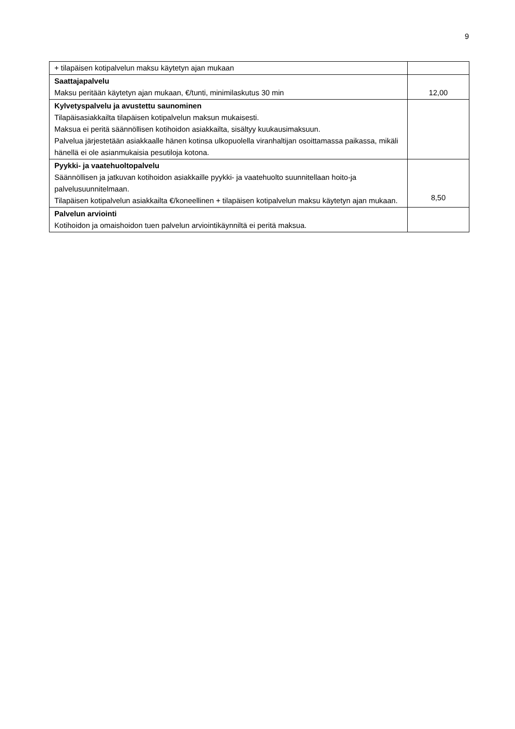9
| + tilapäisen kotipalvelun maksu käytetyn ajan mukaan | |
| Saattajapalvelu Maksu peritään käytetyn ajan mukaan, €/tunti, minimilaskutus 30 min | 12,00 |
| Kylvetyspalvelu ja avustettu saunominen Tilapäisasiakkailta tilapäisen kotipalvelun maksun mukaisesti. Maksua ei peritä säännöllisen kotihoidon asiakkailta, sisältyy kuukausimaksuun. Palvelua järjestetään asiakkaalle hänen kotinsa ulkopuolella viranhaltijan osoittamassa paikassa, mikäli hänellä ei ole asianmukaisia pesutiloja kotona. | |
| Pyykki- ja vaatehuoltopalvelu Säännöllisen ja jatkuvan kotihoidon asiakkaille pyykki- ja vaatehuolto suunnitellaan hoito-ja palvelusuunnitelmaan. Tilapäisen kotipalvelun asiakkailta €/koneellinen + tilapäisen kotipalvelun maksu käytetyn ajan mukaan. | 8,50 |
| Palvelun arviointi Kotihoidon ja omaishoidon tuen palvelun arviointikäynniltä ei peritä maksua. | |